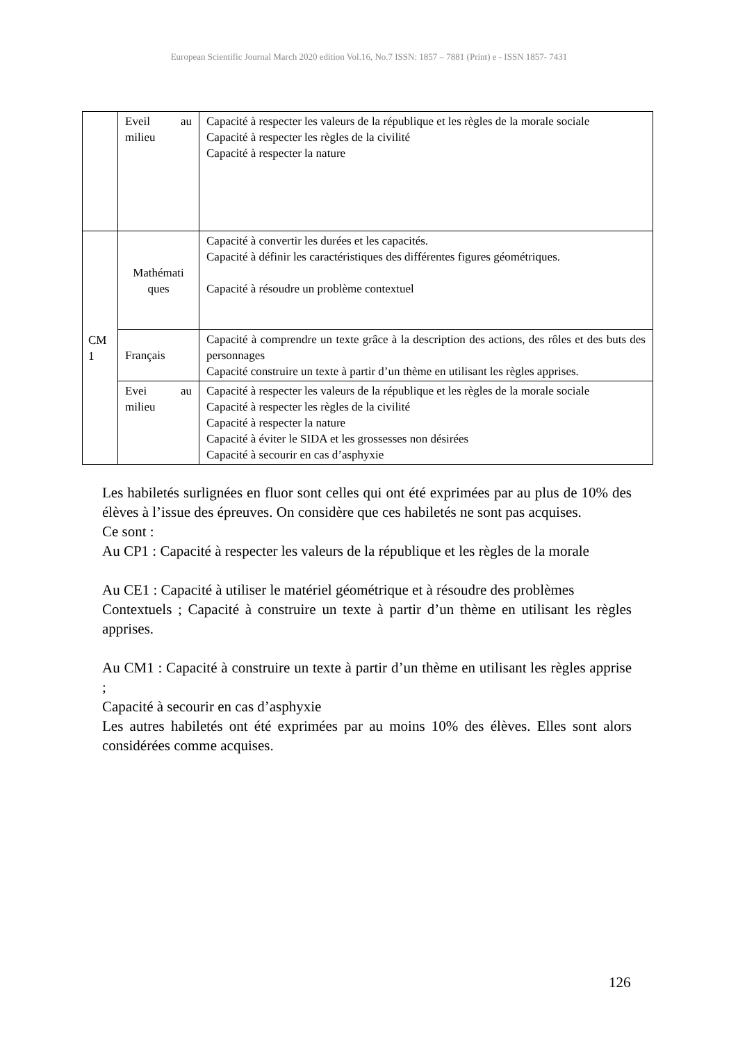European Scientific Journal March 2020 edition Vol.16, No.7 ISSN: 1857 – 7881 (Print) e - ISSN 1857- 7431
| | Eveil au milieu | Capacité à respecter les valeurs de la république et les règles de la morale sociale Capacité à respecter les règles de la civilité Capacité à respecter la nature |
| CM 1 | Mathémati ques | Capacité à convertir les durées et les capacités. Capacité à définir les caractéristiques des différentes figures géométriques. Capacité à résoudre un problème contextuel |
| | Français | Capacité à comprendre un texte grâce à la description des actions, des rôles et des buts des personnages Capacité construire un texte à partir d’un thème en utilisant les règles apprises. |
| | Evei au milieu | Capacité à respecter les valeurs de la république et les règles de la morale sociale Capacité à respecter les règles de la civilité Capacité à respecter la nature Capacité à éviter le SIDA et les grossesses non désirées Capacité à secourir en cas d’asphyxie |
Les habiletés surlignées en fluor sont celles qui ont été exprimées par au plus de 10% des élèves à l’issue des épreuves. On considère que ces habiletés ne sont pas acquises.
Ce sont :
Au CP1 : Capacité à respecter les valeurs de la république et les règles de la morale
Au CE1 : Capacité à utiliser le matériel géométrique et à résoudre des problèmes
Contextuels ; Capacité à construire un texte à partir d’un thème en utilisant les règles apprises.
Au CM1 : Capacité à construire un texte à partir d’un thème en utilisant les règles apprise ;
Capacité à secourir en cas d’asphyxie
Les autres habiletés ont été exprimées par au moins 10% des élèves. Elles sont alors considérées comme acquises.
126